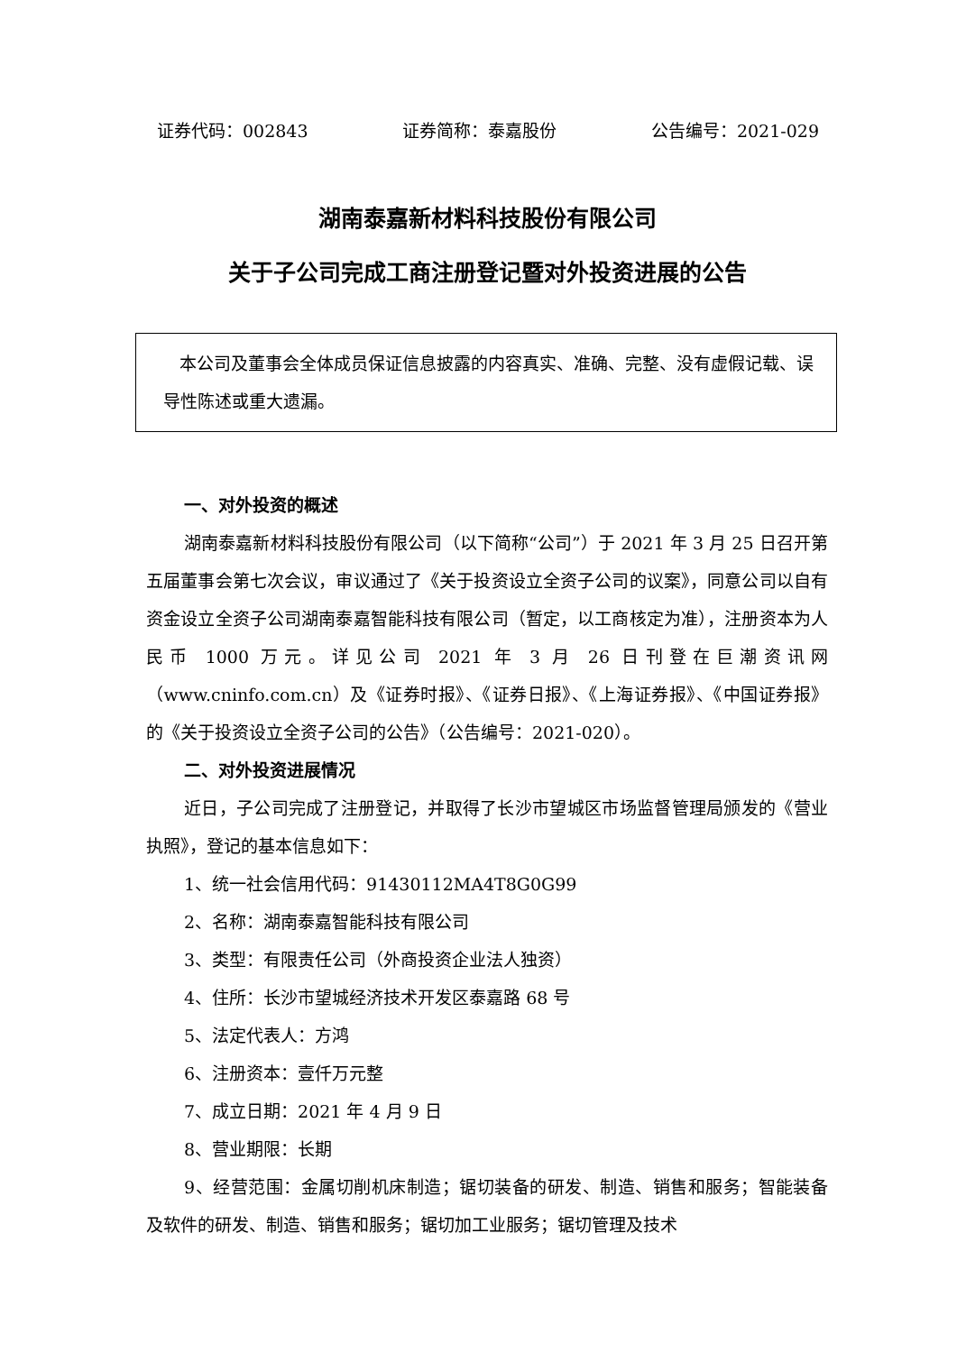证券代码：002843 证券简称：泰嘉股份 公告编号：2021-029
湖南泰嘉新材料科技股份有限公司
关于子公司完成工商注册登记暨对外投资进展的公告
本公司及董事会全体成员保证信息披露的内容真实、准确、完整、没有虚假记载、误导性陈述或重大遗漏。
一、对外投资的概述
湖南泰嘉新材料科技股份有限公司（以下简称“公司”）于 2021 年 3 月 25 日召开第五届董事会第七次会议，审议通过了《关于投资设立全资子公司的议案》，同意公司以自有资金设立全资子公司湖南泰嘉智能科技有限公司（暂定，以工商核定为准），注册资本为人民币 1000 万元。详见公司 2021 年 3 月 26 日刊登在巨潮资讯网（www.cninfo.com.cn）及《证券时报》、《证券日报》、《上海证券报》、《中国证券报》的《关于投资设立全资子公司的公告》（公告编号：2021-020）。
二、对外投资进展情况
近日，子公司完成了注册登记，并取得了长沙市望城区市场监督管理局颁发的《营业执照》，登记的基本信息如下：
1、统一社会信用代码：91430112MA4T8G0G99
2、名称：湖南泰嘉智能科技有限公司
3、类型：有限责任公司（外商投资企业法人独资）
4、住所：长沙市望城经济技术开发区泰嘉路 68 号
5、法定代表人：方鸿
6、注册资本：壹仟万元整
7、成立日期：2021 年 4 月 9 日
8、营业期限：长期
9、经营范围：金属切削机床制造；锯切装备的研发、制造、销售和服务；智能装备及软件的研发、制造、销售和服务；锯切加工业服务；锯切管理及技术